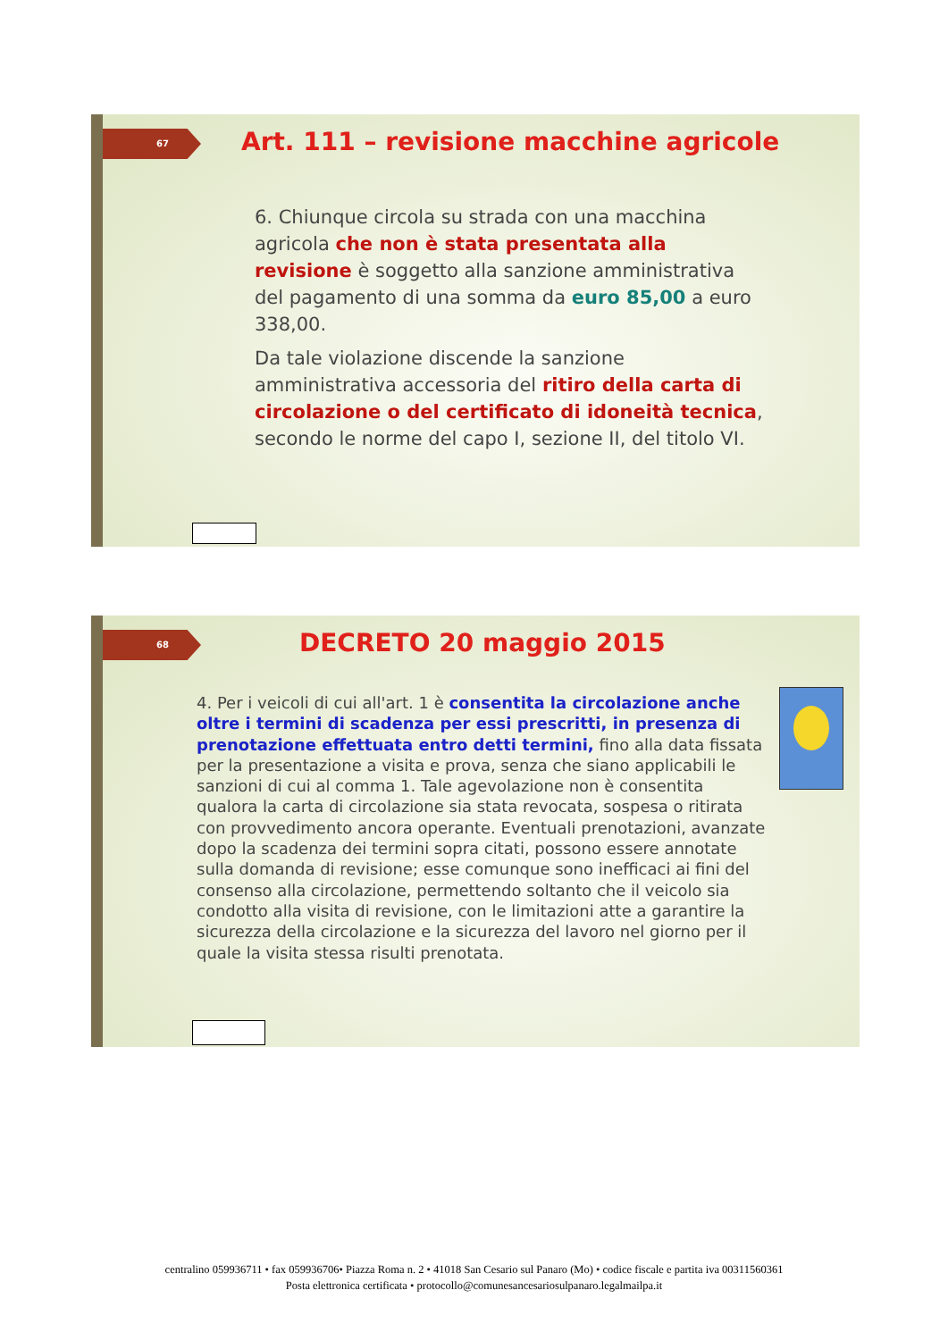67
Art. 111 – revisione macchine agricole
6. Chiunque circola su strada con una macchina agricola che non è stata presentata alla revisione è soggetto alla sanzione amministrativa del pagamento di una somma da euro 85,00 a euro 338,00.
Da tale violazione discende la sanzione amministrativa accessoria del ritiro della carta di circolazione o del certificato di idoneità tecnica, secondo le norme del capo I, sezione II, del titolo VI.
68 DECRETO 20 maggio 2015
4. Per i veicoli di cui all'art. 1 è consentita la circolazione anche oltre i termini di scadenza per essi prescritti, in presenza di prenotazione effettuata entro detti termini, fino alla data fissata per la presentazione a visita e prova, senza che siano applicabili le sanzioni di cui al comma 1. Tale agevolazione non è consentita qualora la carta di circolazione sia stata revocata, sospesa o ritirata con provvedimento ancora operante. Eventuali prenotazioni, avanzate dopo la scadenza dei termini sopra citati, possono essere annotate sulla domanda di revisione; esse comunque sono inefficaci ai fini del consenso alla circolazione, permettendo soltanto che il veicolo sia condotto alla visita di revisione, con le limitazioni atte a garantire la sicurezza della circolazione e la sicurezza del lavoro nel giorno per il quale la visita stessa risulti prenotata.
centralino 059936711 • fax 059936706• Piazza Roma n. 2 • 41018 San Cesario sul Panaro (Mo) • codice fiscale e partita iva 00311560361
Posta elettronica certificata • protocollo@comunesancesariosulpanaro.legalmailpa.it